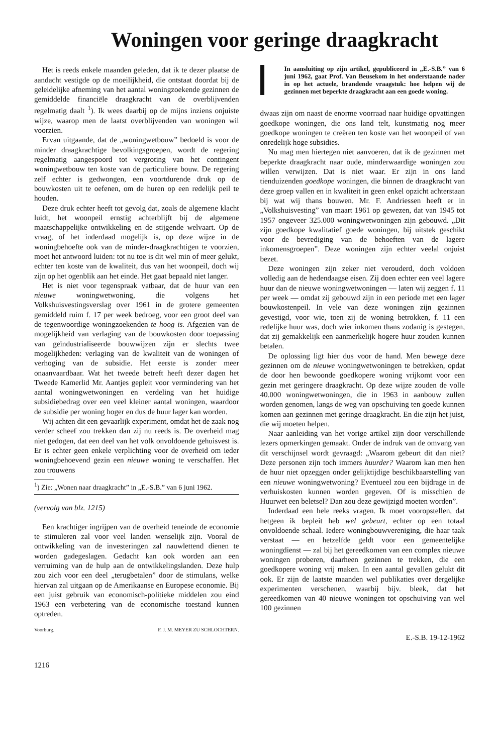Woningen voor geringe draagkracht
Het is reeds enkele maanden geleden, dat ik te dezer plaatse de aandacht vestigde op de moeilijkheid, die ontstaat doordat bij de geleidelijke afneming van het aantal woningzoekende gezinnen de gemiddelde financiële draagkracht van de overblijvenden regelmatig daalt <sup>1</sup>). Ik wees daarbij op de mijns inziens onjuiste wijze, waarop men de laatst overblijvenden van woningen wil voorzien.
Ervan uitgaande, dat de „woningwetbouw” bedoeld is voor de minder draagkrachtige bevolkingsgroepen, wordt de regering regelmatig aangespoord tot vergroting van het contingent woningwetbouw ten koste van de particuliere bouw. De regering zelf echter is gedwongen, een voortdurende druk op de bouwkosten uit te oefenen, om de huren op een redelijk peil te houden.
Deze druk echter heeft tot gevolg dat, zoals de algemene klacht luidt, het woonpeil ernstig achterblijft bij de algemene maatschappelijke ontwikkeling en de stijgende welvaart. Op de vraag, of het inderdaad mogelijk is, op deze wijze in de woningbehoefte ook van de minder-draagkrachtigen te voorzien, moet het antwoord luiden: tot nu toe is dit wel min of meer gelukt, echter ten koste van de kwaliteit, dus van het woonpeil, doch wij zijn op het ogenblik aan het einde. Het gaat bepaald niet langer.
Het is niet voor tegenspraak vatbaar, dat de huur van een nieuwe woningwetwoning, die volgens het Volkshuisvestingsverslag over 1961 in de grotere gemeenten gemiddeld ruim f. 17 per week bedroeg, voor een groot deel van de tegenwoordige woningzoekenden te hoog is. Afgezien van de mogelijkheid van verlaging van de bouwkosten door toepassing van geïndustrialiseerde bouwwijzen zijn er slechts twee mogelijkheden: verlaging van de kwaliteit van de woningen of verhoging van de subsidie. Het eerste is zonder meer onaanvaardbaar. Wat het tweede betreft heeft dezer dagen het Tweede Kamerlid Mr. Aantjes gepleit voor vermindering van het aantal woningwetwoningen en verdeling van het huidige subsidiebedrag over een veel kleiner aantal woningen, waardoor de subsidie per woning hoger en dus de huur lager kan worden.
Wij achten dit een gevaarlijk experiment, omdat het de zaak nog verder scheef zou trekken dan zij nu reeds is. De overheid mag niet gedogen, dat een deel van het volk onvoldoende gehuisvest is. Er is echter geen enkele verplichting voor de overheid om ieder woningbehoevend gezin een nieuwe woning te verschaffen. Het zou trouwens
<sup>1</sup>) Zie: „Wonen naar draagkracht” in „E.-S.B.” van 6 juni 1962.
(vervolg van blz. 1215)
Een krachtiger ingrijpen van de overheid teneinde de economie te stimuleren zal voor veel landen wenselijk zijn. Vooral de ontwikkeling van de investeringen zal nauwlettend dienen te worden gadegeslagen. Gedacht kan ook worden aan een verruiming van de hulp aan de ontwikkelingslanden. Deze hulp zou zich voor een deel „terugbetalen” door de stimulans, welke hiervan zal uitgaan op de Amerikaanse en Europese economie. Bij een juist gebruik van economisch-politieke middelen zou eind 1963 een verbetering van de economische toestand kunnen optreden.
Voorburg. F. J. M. MEYER ZU SCHLOCHTERN.
1216
In aansluiting op zijn artikel, gepubliceerd in „E.-S.B.” van 6 juni 1962, gaat Prof. Van Beusekom in het onderstaande nader in op het actuele, brandende vraagstuk: hoe helpen wij de gezinnen met beperkte draagkracht aan een goede woning.
dwaas zijn om naast de enorme voorraad naar huidige opvattingen goedkope woningen, die ons land telt, kunstmatig nog meer goedkope woningen te creëren ten koste van het woonpeil of van onredelijk hoge subsidies.
Nu mag men hiertegen niet aanvoeren, dat ik de gezinnen met beperkte draagkracht naar oude, minderwaardige woningen zou willen verwijzen. Dat is niet waar. Er zijn in ons land tienduizenden goedkope woningen, die binnen de draagkracht van deze groep vallen en in kwaliteit in geen enkel opzicht achterstaan bij wat wij thans bouwen. Mr. F. Andriessen heeft er in „Volkshuisvesting” van maart 1961 op gewezen, dat van 1945 tot 1957 ongeveer 325.000 woningwetwoningen zijn gebouwd. „Dit zijn goedkope kwalitatief goede woningen, bij uitstek geschikt voor de bevrediging van de behoeften van de lagere inkomensgroepen”. Deze woningen zijn echter veelal onjuist bezet.
Deze woningen zijn zeker niet verouderd, doch voldoen volledig aan de hedendaagse eisen. Zij doen echter een veel lagere huur dan de nieuwe woningwetwoningen — laten wij zeggen f. 11 per week — omdat zij gebouwd zijn in een periode met een lager bouwkostenpeil. In vele van deze woningen zijn gezinnen gevestigd, voor wie, toen zij de woning betrokken, f. 11 een redelijke huur was, doch wier inkomen thans zodanig is gestegen, dat zij gemakkelijk een aanmerkelijk hogere huur zouden kunnen betalen.
De oplossing ligt hier dus voor de hand. Men bewege deze gezinnen om de nieuwe woningwetwoningen te betrekken, opdat de door hen bewoonde goedkopere woning vrijkomt voor een gezin met geringere draagkracht. Op deze wijze zouden de volle 40.000 woningwetwoningen, die in 1963 in aanbouw zullen worden genomen, langs de weg van opschuiving ten goede kunnen komen aan gezinnen met geringe draagkracht. En die zijn het juist, die wij moeten helpen.
Naar aanleiding van het vorige artikel zijn door verschillende lezers opmerkingen gemaakt. Onder de indruk van de omvang van dit verschijnsel wordt gevraagd: „Waarom gebeurt dit dan niet? Deze personen zijn toch immers huurder? Waarom kan men hen de huur niet opzeggen onder gelijktijdige beschikbaarstelling van een nieuwe woningwetwoning? Eventueel zou een bijdrage in de verhuiskosten kunnen worden gegeven. Of is misschien de Huurwet een beletsel? Dan zou deze gewijzigd moeten worden”.
Inderdaad een hele reeks vragen. Ik moet vooropstellen, dat hetgeen ik bepleit heb wel gebeurt, echter op een totaal onvoldoende schaal. Iedere woningbouwvereniging, die haar taak verstaat — en hetzelfde geldt voor een gemeentelijke woningdienst — zal bij het gereedkomen van een complex nieuwe woningen proberen, daarheen gezinnen te trekken, die een goedkopere woning vrij maken. In een aantal gevallen gelukt dit ook. Er zijn de laatste maanden wel publikaties over dergelijke experimenten verschenen, waarbij bijv. bleek, dat het gereedkomen van 40 nieuwe woningen tot opschuiving van wel 100 gezinnen
E.-S.B. 19-12-1962